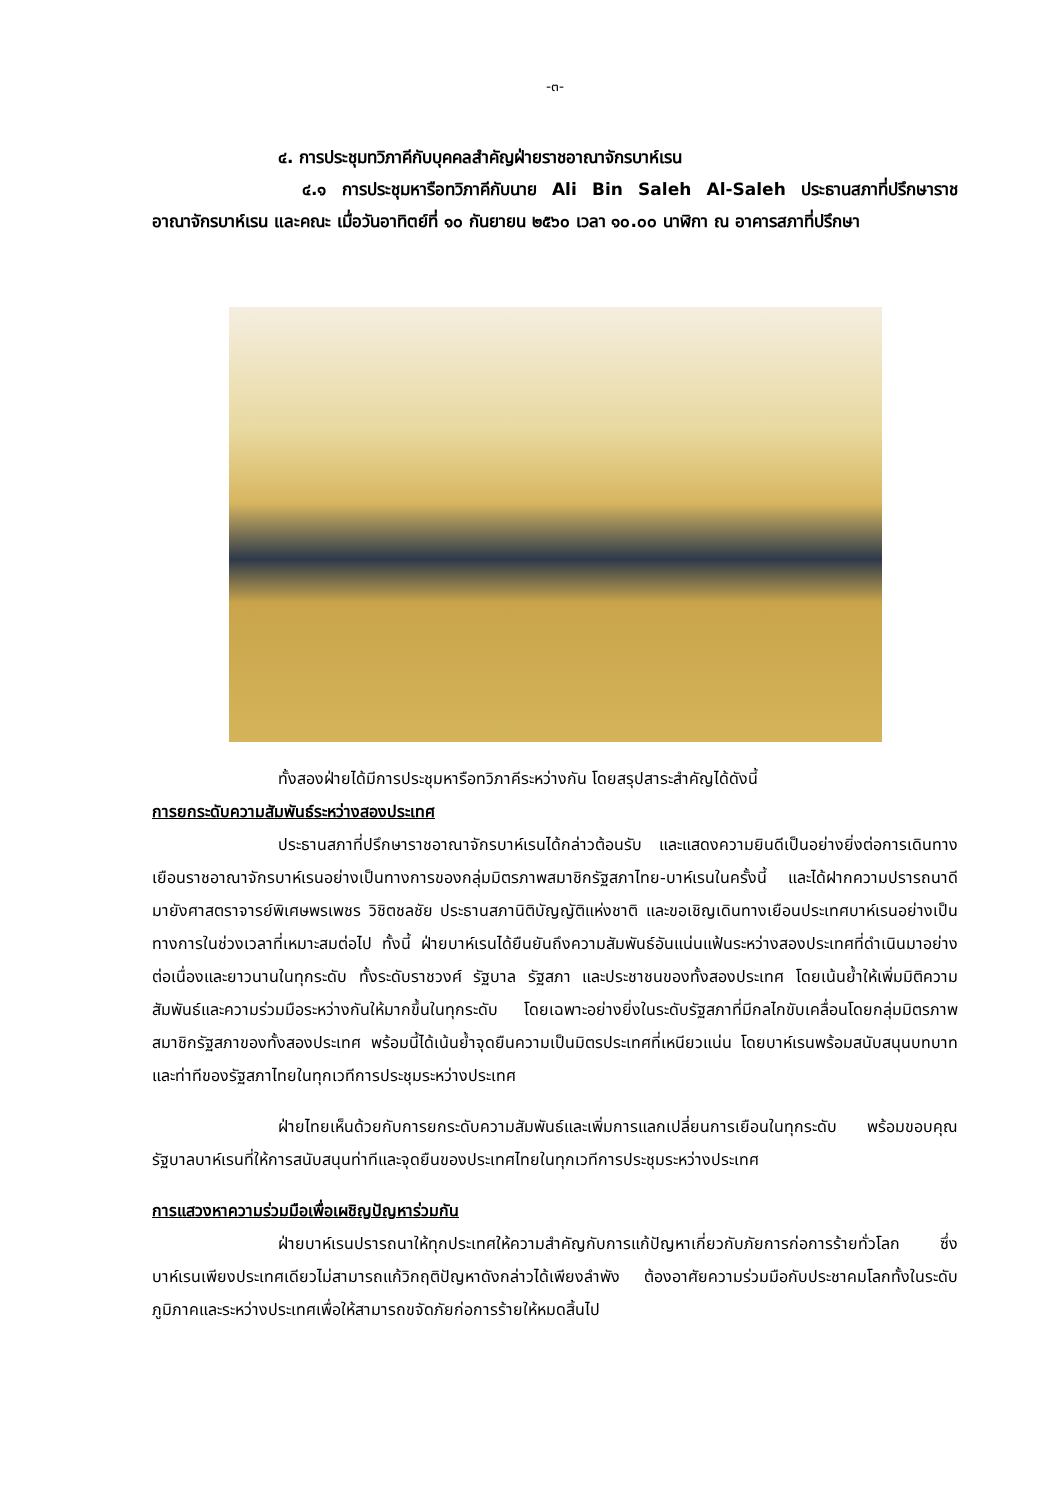-๓-
๔. การประชุมทวิภาคีกับบุคคลสำคัญฝ่ายราชอาณาจักรบาห์เรน
๔.๑ การประชุมหารือทวิภาคีกับนาย Ali Bin Saleh Al-Saleh ประธานสภาที่ปรึกษาราชอาณาจักรบาห์เรน และคณะ เมื่อวันอาทิตย์ที่ ๑๐ กันยายน ๒๕๖๐ เวลา ๑๐.๐๐ นาฬิกา ณ อาคารสภาที่ปรึกษา
ทั้งสองฝ่ายได้มีการประชุมหารือทวิภาคีระหว่างกัน โดยสรุปสาระสำคัญได้ดังนี้
การยกระดับความสัมพันธ์ระหว่างสองประเทศ
ประธานสภาที่ปรึกษาราชอาณาจักรบาห์เรนได้กล่าวต้อนรับ และแสดงความยินดีเป็นอย่างยิ่งต่อการเดินทางเยือนราชอาณาจักรบาห์เรนอย่างเป็นทางการของกลุ่มมิตรภาพสมาชิกรัฐสภาไทย-บาห์เรนในครั้งนี้ และได้ฝากความปรารถนาดีมายังศาสตราจารย์พิเศษพรเพชร วิชิตชลชัย ประธานสภานิติบัญญัติแห่งชาติ และขอเชิญเดินทางเยือนประเทศบาห์เรนอย่างเป็นทางการในช่วงเวลาที่เหมาะสมต่อไป ทั้งนี้ ฝ่ายบาห์เรนได้ยืนยันถึงความสัมพันธ์อันแน่นแฟ้นระหว่างสองประเทศที่ดำเนินมาอย่างต่อเนื่องและยาวนานในทุกระดับ ทั้งระดับราชวงศ์ รัฐบาล รัฐสภา และประชาชนของทั้งสองประเทศ โดยเน้นย้ำให้เพิ่มมิติความสัมพันธ์และความร่วมมือระหว่างกันให้มากขึ้นในทุกระดับ โดยเฉพาะอย่างยิ่งในระดับรัฐสภาที่มีกลไกขับเคลื่อนโดยกลุ่มมิตรภาพสมาชิกรัฐสภาของทั้งสองประเทศ พร้อมนี้ได้เน้นย้ำจุดยืนความเป็นมิตรประเทศที่เหนียวแน่น โดยบาห์เรนพร้อมสนับสนุนบทบาทและท่าทีของรัฐสภาไทยในทุกเวทีการประชุมระหว่างประเทศ
ฝ่ายไทยเห็นด้วยกับการยกระดับความสัมพันธ์และเพิ่มการแลกเปลี่ยนการเยือนในทุกระดับ พร้อมขอบคุณรัฐบาลบาห์เรนที่ให้การสนับสนุนท่าทีและจุดยืนของประเทศไทยในทุกเวทีการประชุมระหว่างประเทศ
การแสวงหาความร่วมมือเพื่อเผชิญปัญหาร่วมกัน
ฝ่ายบาห์เรนปรารถนาให้ทุกประเทศให้ความสำคัญกับการแก้ปัญหาเกี่ยวกับภัยการก่อการร้ายทั่วโลก ซึ่งบาห์เรนเพียงประเทศเดียวไม่สามารถแก้วิกฤติปัญหาดังกล่าวได้เพียงลำพัง ต้องอาศัยความร่วมมือกับประชาคมโลกทั้งในระดับภูมิภาคและระหว่างประเทศเพื่อให้สามารถขจัดภัยก่อการร้ายให้หมดสิ้นไป